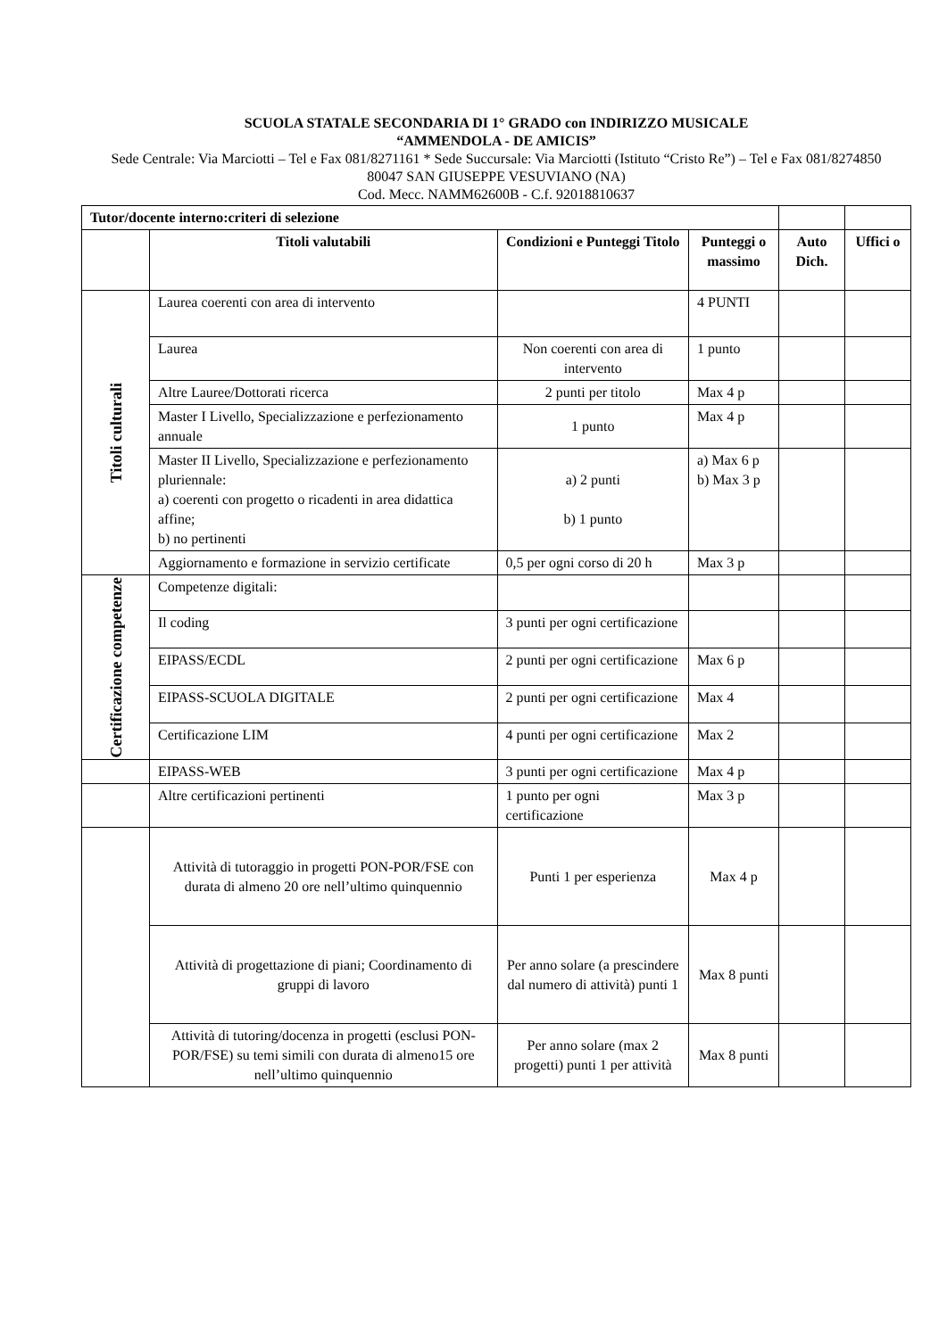SCUOLA STATALE SECONDARIA DI 1° GRADO con INDIRIZZO MUSICALE
“AMMENDOLA - DE AMICIS”
Sede Centrale: Via Marciotti – Tel e Fax 081/8271161 * Sede Succursale: Via Marciotti (Istituto “Cristo Re”) – Tel e Fax 081/8274850
80047 SAN GIUSEPPE VESUVIANO (NA)
Cod. Mecc. NAMM62600B - C.f. 92018810637
| Tutor/docente interno:criteri di selezione | | | | | |
| | Titoli valutabili | Condizioni e Punteggi Titolo | Punteggi o massimo | Auto Dich. | Uffici o |
| Titoli culturali | Laurea coerenti con area di intervento | | 4 PUNTI | | |
| | Laurea | Non coerenti con area di intervento | 1 punto | | |
| | Altre Lauree/Dottorati ricerca | 2 punti per titolo | Max 4 p | | |
| | Master I Livello, Specializzazione e perfezionamento annuale | 1 punto | Max 4 p | | |
| | Master II Livello, Specializzazione e perfezionamento pluriennale: a) coerenti con progetto o ricadenti in area didattica affine; b) no pertinenti | a) 2 punti b) 1 punto | a) Max 6 p b) Max 3 p | | |
| | Aggiornamento e formazione in servizio certificate | 0,5 per ogni corso di 20 h | Max 3 p | | |
| Certificazione competenze | Competenze digitali: | | | | |
| | Il coding | 3 punti per ogni certificazione | | | |
| | EIPASS/ECDL | 2 punti per ogni certificazione | Max 6 p | | |
| | EIPASS-SCUOLA DIGITALE | 2 punti per ogni certificazione | Max 4 | | |
| | Certificazione LIM | 4 punti per ogni certificazione | Max 2 | | |
| | EIPASS-WEB | 3 punti per ogni certificazione | Max 4 p | | |
| | Altre certificazioni pertinenti | 1 punto per ogni certificazione | Max 3 p | | |
| | Attività di tutoraggio in progetti PON-POR/FSE con durata di almeno 20 ore nell’ultimo quinquennio | Punti 1 per esperienza | Max 4 p | | |
| | Attività di progettazione di piani; Coordinamento di gruppi di lavoro | Per anno solare (a prescindere dal numero di attività) punti 1 | Max 8 punti | | |
| | Attività di tutoring/docenza in progetti (esclusi PON-POR/FSE) su temi simili con durata di almeno15 ore nell’ultimo quinquennio | Per anno solare (max 2 progetti) punti 1 per attività | Max 8 punti | | |